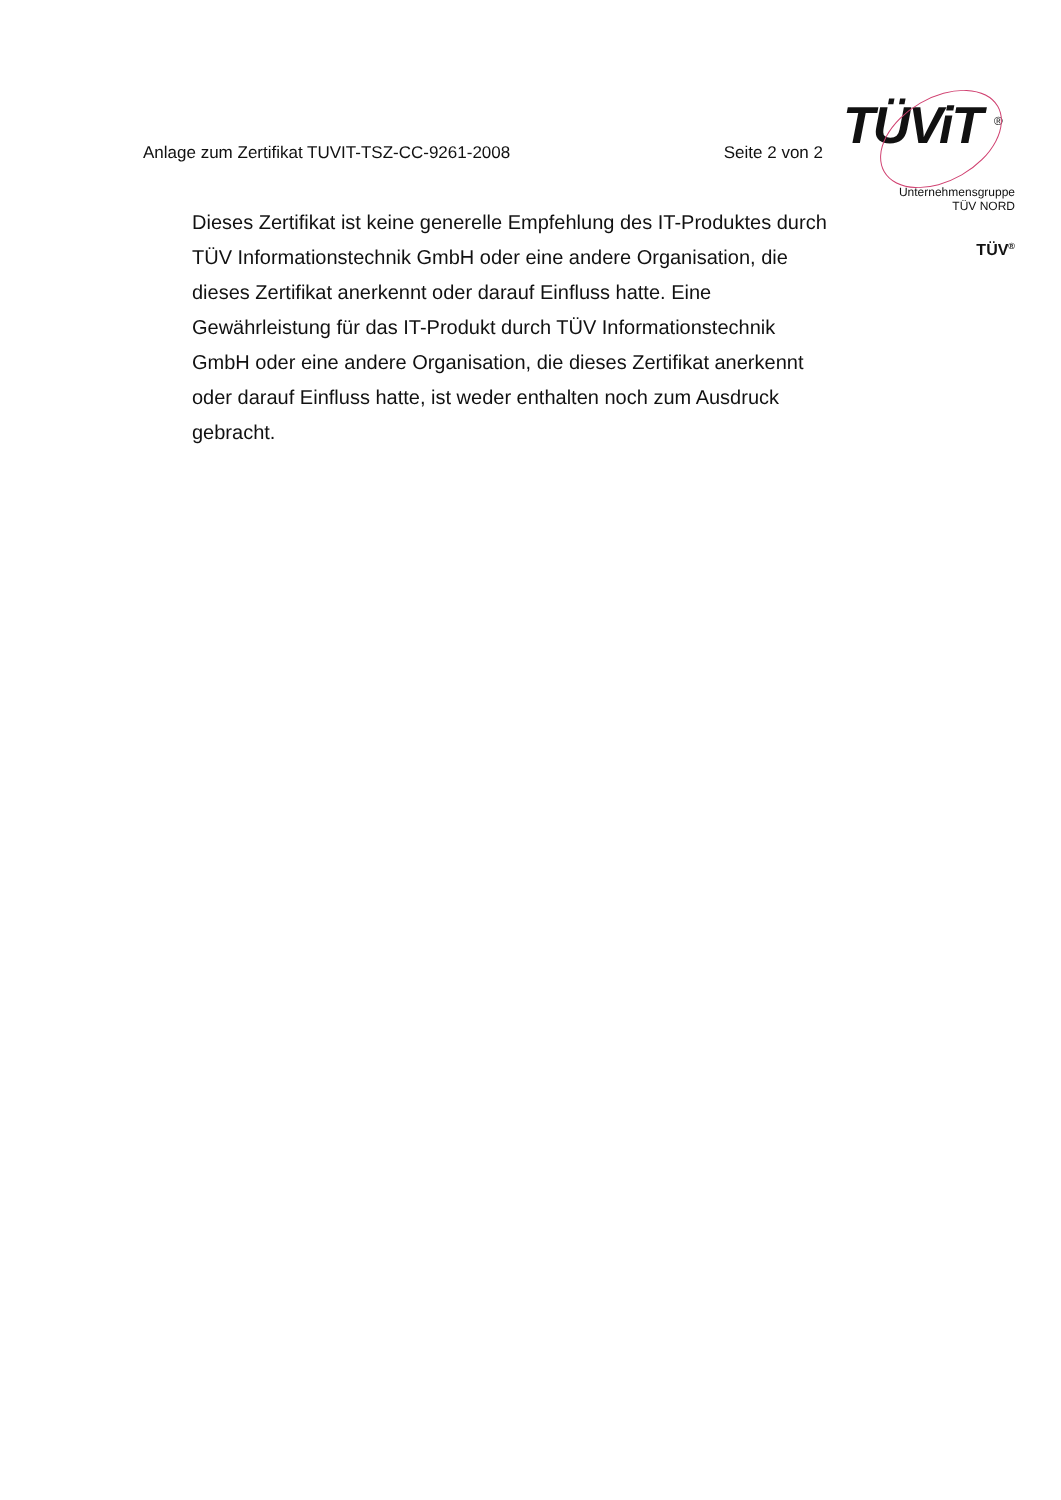Anlage zum Zertifikat TUVIT-TSZ-CC-9261-2008 Seite 2 von 2
TÜViT <sup>®</sup>
Unternehmensgruppe
TÜV NORD
TÜV<sup>®</sup>
Dieses Zertifikat ist keine generelle Empfehlung des IT-Produktes durch TÜV Informationstechnik GmbH oder eine andere Organisation, die dieses Zertifikat anerkennt oder darauf Einfluss hatte. Eine Gewährleistung für das IT-Produkt durch TÜV Informationstechnik GmbH oder eine andere Organisation, die dieses Zertifikat anerkennt oder darauf Einfluss hatte, ist weder enthalten noch zum Ausdruck gebracht.